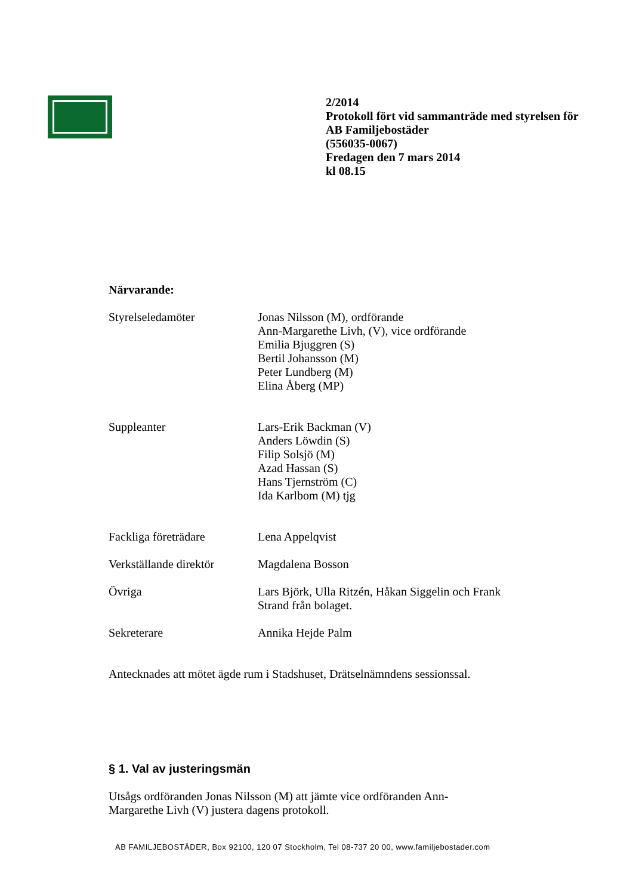2/2014
Protokoll fört vid sammanträde med styrelsen för
AB Familjebostäder
(556035-0067)
Fredagen den 7 mars 2014
kl 08.15
Närvarande:
Styrelseledamöter Jonas Nilsson (M), ordförande
Ann-Margarethe Livh, (V), vice ordförande
Emilia Bjuggren (S)
Bertil Johansson (M)
Peter Lundberg (M)
Elina Åberg (MP)
Suppleanter Lars-Erik Backman (V)
Anders Löwdin (S)
Filip Solsjö (M)
Azad Hassan (S)
Hans Tjernström (C)
Ida Karlbom (M) tjg
Fackliga företrädare Lena Appelqvist
Verkställande direktör
Magdalena Bosson
Övriga Lars Björk, Ulla Ritzén, Håkan Siggelin och Frank
Strand från bolaget.
Sekreterare Annika Hejde Palm
Antecknades att mötet ägde rum i Stadshuset, Drätselnämndens sessionssal.
§ 1. Val av justeringsmän
Utsågs ordföranden Jonas Nilsson (M) att jämte vice ordföranden Ann-
Margarethe Livh (V) justera dagens protokoll.
AB FAMILJEBOSTÄDER, Box 92100, 120 07 Stockholm, Tel 08-737 20 00, www.familjebostader.com